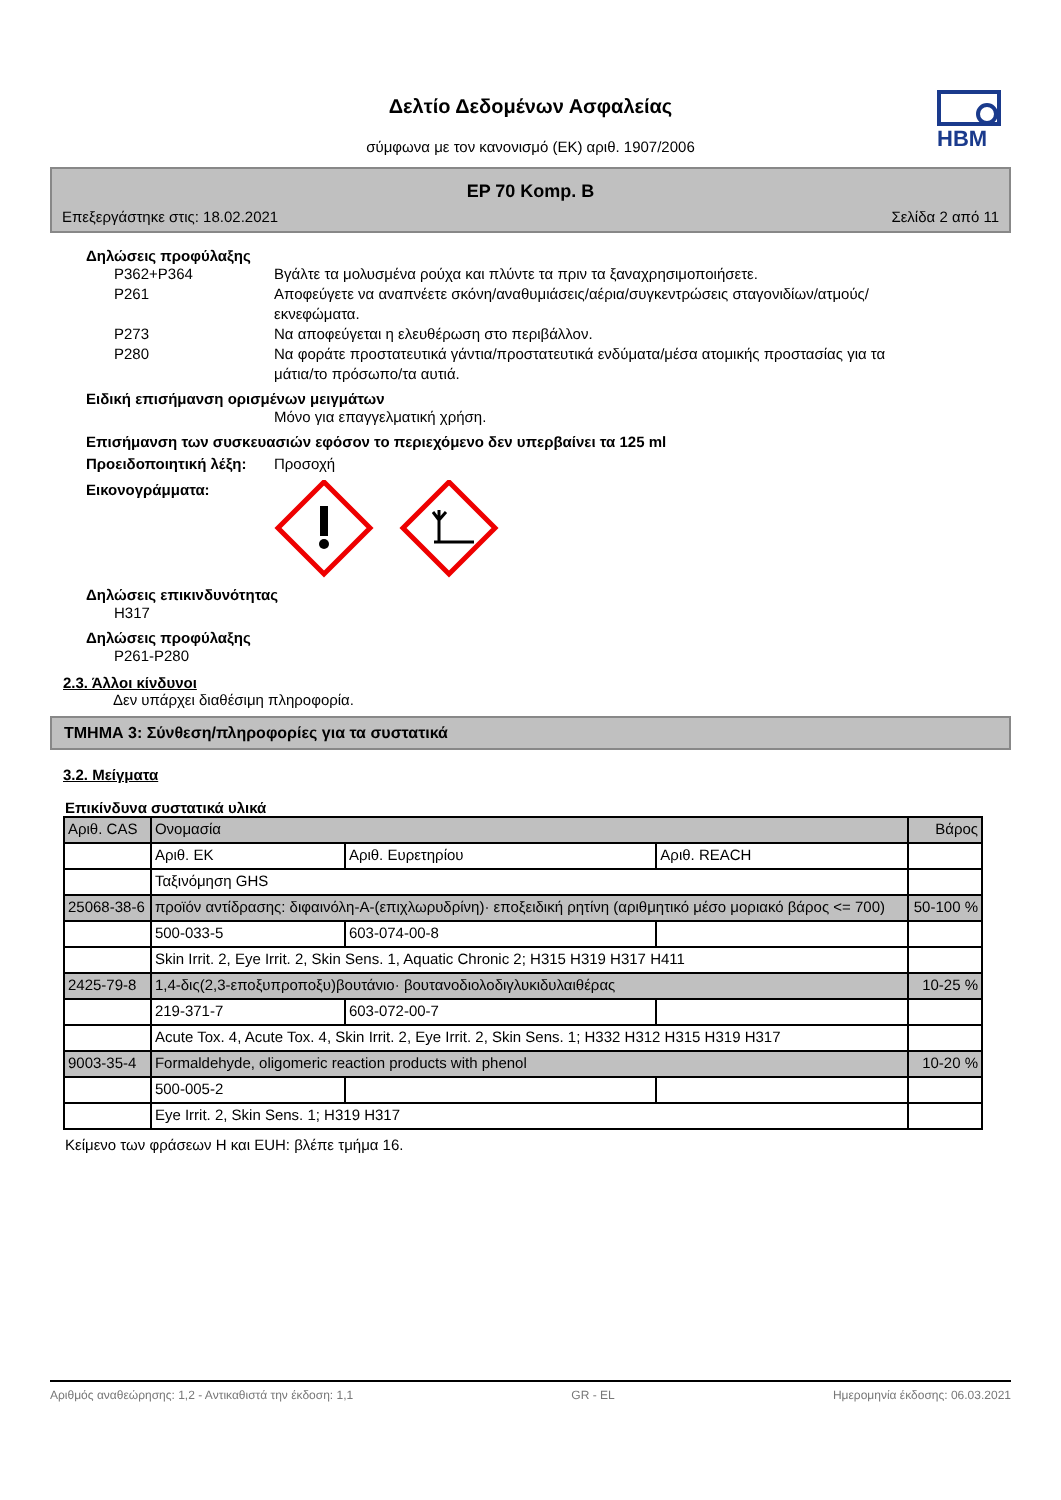Δελτίο Δεδομένων Ασφαλείας
σύμφωνα με τον κανονισμό (ΕΚ) αριθ. 1907/2006
HBM
EP 70 Komp. B
Επεξεργάστηκε στις: 18.02.2021 Σελίδα 2 από 11
Δηλώσεις προφύλαξης
P362+P364 Βγάλτε τα μολυσμένα ρούχα και πλύντε τα πριν τα ξαναχρησιμοποιήσετε.
P261 Αποφεύγετε να αναπνέετε σκόνη/αναθυμιάσεις/αέρια/συγκεντρώσεις σταγονιδίων/ατμούς/εκνεφώματα.
P273 Να αποφεύγεται η ελευθέρωση στο περιβάλλον.
P280 Να φοράτε προστατευτικά γάντια/προστατευτικά ενδύματα/μέσα ατομικής προστασίας για τα μάτια/το πρόσωπο/τα αυτιά.
Ειδική επισήμανση ορισμένων μειγμάτων
Μόνο για επαγγελματική χρήση.
Επισήμανση των συσκευασιών εφόσον το περιεχόμενο δεν υπερβαίνει τα 125 ml
Προειδοποιητική λέξη:
Προσοχή
Εικονογράμματα:
Δηλώσεις επικινδυνότητας
H317
Δηλώσεις προφύλαξης
P261-P280
2.3. Άλλοι κίνδυνοι
Δεν υπάρχει διαθέσιμη πληροφορία.
ΤΜΗΜΑ 3: Σύνθεση/πληροφορίες για τα συστατικά
3.2. Μείγματα
Επικίνδυνα συστατικά υλικά
| Αριθ. CAS | Ονομασία | | | Βάρος |
| | Αριθ. ΕΚ | Αριθ. Ευρετηρίου | Αριθ. REACH | |
| | Ταξινόμηση GHS | | | |
| 25068-38-6 | προϊόν αντίδρασης: διφαινόλη-A-(επιχλωρυδρίνη)· εποξειδική ρητίνη (αριθμητικό μέσο μοριακό βάρος <= 700) | | | 50-100 % |
| | 500-033-5 | 603-074-00-8 | | |
| | Skin Irrit. 2, Eye Irrit. 2, Skin Sens. 1, Aquatic Chronic 2; H315 H319 H317 H411 | | | |
| 2425-79-8 | 1,4-δις(2,3-εποξυπροποξυ)βουτάνιο· βουτανοδιολοδιγλυκιδυλαιθέρας | | | 10-25 % |
| | 219-371-7 | 603-072-00-7 | | |
| | Acute Tox. 4, Acute Tox. 4, Skin Irrit. 2, Eye Irrit. 2, Skin Sens. 1; H332 H312 H315 H319 H317 | | | |
| 9003-35-4 | Formaldehyde, oligomeric reaction products with phenol | | | 10-20 % |
| | 500-005-2 | | | |
| | Eye Irrit. 2, Skin Sens. 1; H319 H317 | | | |
Κείμενο των φράσεων H και EUH: βλέπε τμήμα 16.
Αριθμός αναθεώρησης: 1,2 - Αντικαθιστά την έκδοση: 1,1 GR - EL Ημερομηνία έκδοσης: 06.03.2021